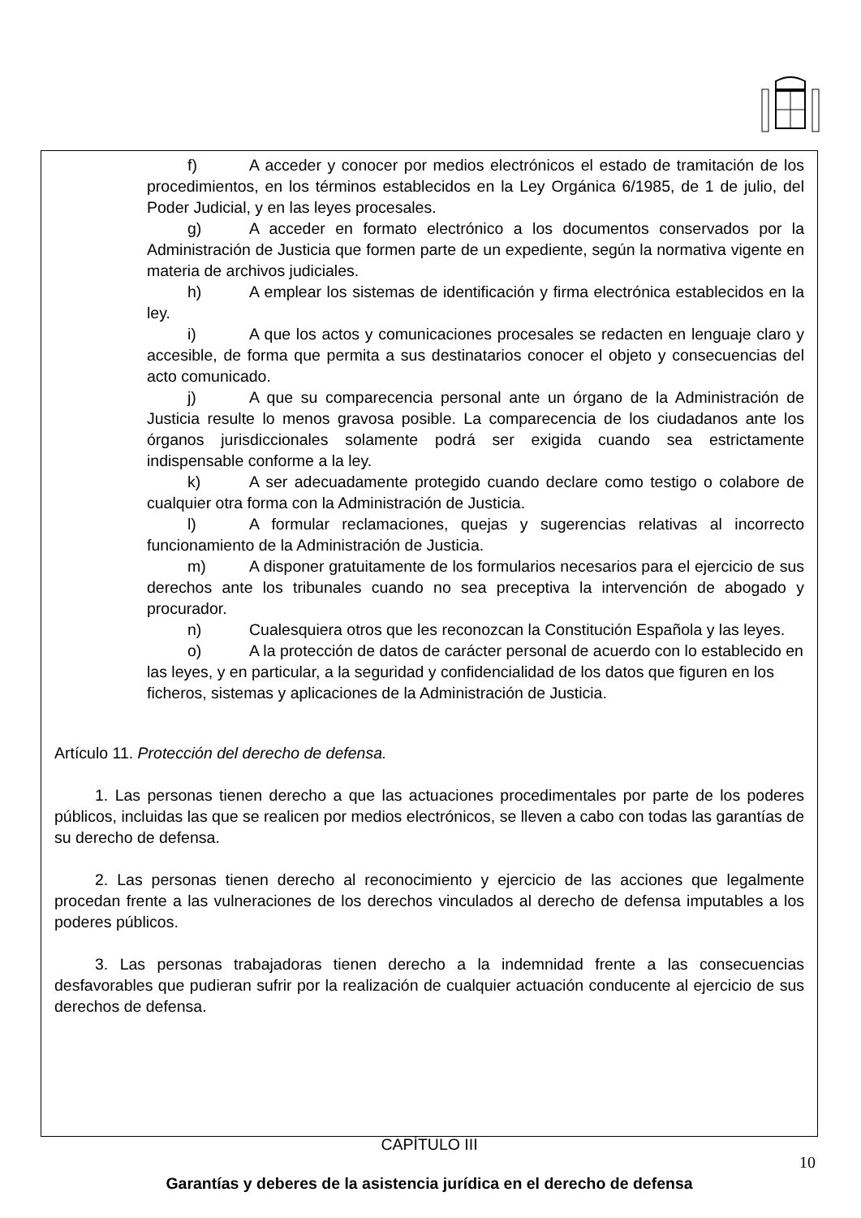f) A acceder y conocer por medios electrónicos el estado de tramitación de los procedimientos, en los términos establecidos en la Ley Orgánica 6/1985, de 1 de julio, del Poder Judicial, y en las leyes procesales.
g) A acceder en formato electrónico a los documentos conservados por la Administración de Justicia que formen parte de un expediente, según la normativa vigente en materia de archivos judiciales.
h) A emplear los sistemas de identificación y firma electrónica establecidos en la ley.
i) A que los actos y comunicaciones procesales se redacten en lenguaje claro y accesible, de forma que permita a sus destinatarios conocer el objeto y consecuencias del acto comunicado.
j) A que su comparecencia personal ante un órgano de la Administración de Justicia resulte lo menos gravosa posible. La comparecencia de los ciudadanos ante los órganos jurisdiccionales solamente podrá ser exigida cuando sea estrictamente indispensable conforme a la ley.
k) A ser adecuadamente protegido cuando declare como testigo o colabore de cualquier otra forma con la Administración de Justicia.
l) A formular reclamaciones, quejas y sugerencias relativas al incorrecto funcionamiento de la Administración de Justicia.
m) A disponer gratuitamente de los formularios necesarios para el ejercicio de sus derechos ante los tribunales cuando no sea preceptiva la intervención de abogado y procurador.
n) Cualesquiera otros que les reconozcan la Constitución Española y las leyes.
o) A la protección de datos de carácter personal de acuerdo con lo establecido en las leyes, y en particular, a la seguridad y confidencialidad de los datos que figuren en los ficheros, sistemas y aplicaciones de la Administración de Justicia.
Artículo 11. Protección del derecho de defensa.
1. Las personas tienen derecho a que las actuaciones procedimentales por parte de los poderes públicos, incluidas las que se realicen por medios electrónicos, se lleven a cabo con todas las garantías de su derecho de defensa.
2. Las personas tienen derecho al reconocimiento y ejercicio de las acciones que legalmente procedan frente a las vulneraciones de los derechos vinculados al derecho de defensa imputables a los poderes públicos.
3. Las personas trabajadoras tienen derecho a la indemnidad frente a las consecuencias desfavorables que pudieran sufrir por la realización de cualquier actuación conducente al ejercicio de sus derechos de defensa.
CAPÍTULO III
Garantías y deberes de la asistencia jurídica en el derecho de defensa
10